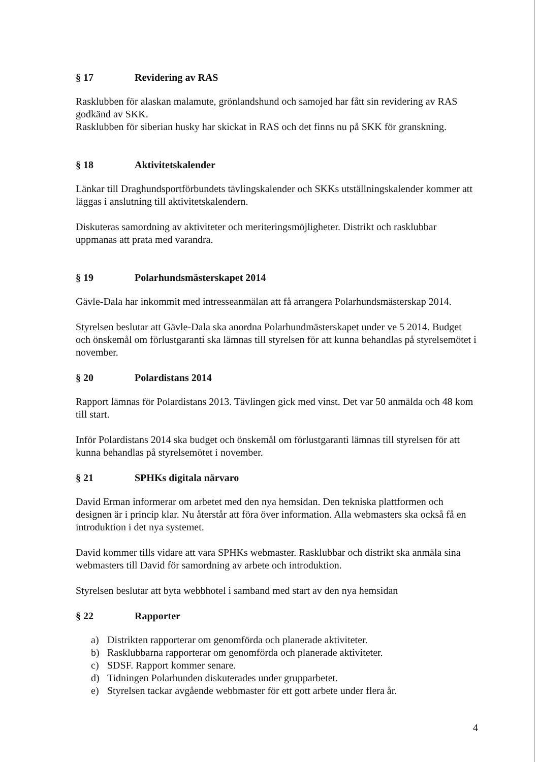§ 17 Revidering av RAS
Rasklubben för alaskan malamute, grönlandshund och samojed har fått sin revidering av RAS godkänd av SKK.
Rasklubben för siberian husky har skickat in RAS och det finns nu på SKK för granskning.
§ 18 Aktivitetskalender
Länkar till Draghundsportförbundets tävlingskalender och SKKs utställningskalender kommer att läggas i anslutning till aktivitetskalendern.
Diskuteras samordning av aktiviteter och meriteringsmöjligheter. Distrikt och rasklubbar uppmanas att prata med varandra.
§ 19 Polarhundsmästerskapet 2014
Gävle-Dala har inkommit med intresseanmälan att få arrangera Polarhundsmästerskap 2014.
Styrelsen beslutar att Gävle-Dala ska anordna Polarhundmästerskapet under ve 5 2014. Budget och önskemål om förlustgaranti ska lämnas till styrelsen för att kunna behandlas på styrelsemötet i november.
§ 20 Polardistans 2014
Rapport lämnas för Polardistans 2013. Tävlingen gick med vinst. Det var 50 anmälda och 48 kom till start.
Inför Polardistans 2014 ska budget och önskemål om förlustgaranti lämnas till styrelsen för att kunna behandlas på styrelsemötet i november.
§ 21 SPHKs digitala närvaro
David Erman informerar om arbetet med den nya hemsidan. Den tekniska plattformen och designen är i princip klar. Nu återstår att föra över information. Alla webmasters ska också få en introduktion i det nya systemet.
David kommer tills vidare att vara SPHKs webmaster. Rasklubbar och distrikt ska anmäla sina webmasters till David för samordning av arbete och introduktion.
Styrelsen beslutar att byta webbhotel i samband med start av den nya hemsidan
§ 22 Rapporter
a) Distrikten rapporterar om genomförda och planerade aktiviteter.
b) Rasklubbarna rapporterar om genomförda och planerade aktiviteter.
c) SDSF. Rapport kommer senare.
d) Tidningen Polarhunden diskuterades under grupparbetet.
e) Styrelsen tackar avgående webbmaster för ett gott arbete under flera år.
4